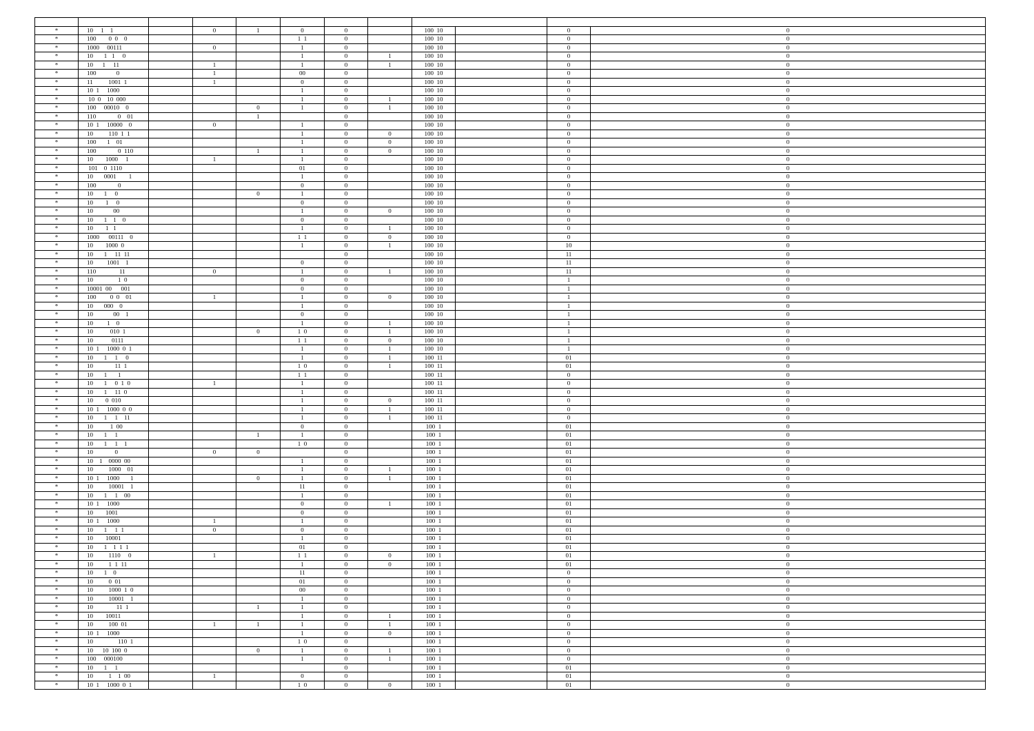| * | 10 1 1 | | 0 | 1 | 0 | 0 | | 100 10 | | 0 | 0 |
| * | 100 0 0 0 | | | | 1 1 | 0 | | 100 10 | | 0 | 0 |
| * | 1000 00111 | | 0 | | 1 | 0 | | 100 10 | | 0 | 0 |
| * | 10 1 1 0 | | | | 1 | 0 | 1 | 100 10 | | 0 | 0 |
| * | 10 1 11 | | 1 | | 1 | 0 | 1 | 100 10 | | 0 | 0 |
| * | 100 0 | | 1 | | 00 | 0 | | 100 10 | | 0 | 0 |
| * | 11 1001 1 | | 1 | | 0 | 0 | | 100 10 | | 0 | 0 |
| * | 10 1 1000 | | | | 1 | 0 | | 100 10 | | 0 | 0 |
| * | 10 0 10 000 | | | | 1 | 0 | 1 | 100 10 | | 0 | 0 |
| * | 100 00010 0 | | | 0 | 1 | 0 | 1 | 100 10 | | 0 | 0 |
| * | 110 0 01 | | | 1 | | 0 | | 100 10 | | 0 | 0 |
| * | 10 1 10000 0 | | 0 | | 1 | 0 | | 100 10 | | 0 | 0 |
| * | 10 110 1 1 | | | | 1 | 0 | 0 | 100 10 | | 0 | 0 |
| * | 100 1 01 | | | | 1 | 0 | 0 | 100 10 | | 0 | 0 |
| * | 100 0 110 | | | 1 | 1 | 0 | 0 | 100 10 | | 0 | 0 |
| * | 10 1000 1 | | 1 | | 1 | 0 | | 100 10 | | 0 | 0 |
| * | 101 0 1110 | | | | 01 | 0 | | 100 10 | | 0 | 0 |
| * | 10 0001 1 | | | | 1 | 0 | | 100 10 | | 0 | 0 |
| * | 100 0 | | | | 0 | 0 | | 100 10 | | 0 | 0 |
| * | 10 1 0 | | | 0 | 1 | 0 | | 100 10 | | 0 | 0 |
| * | 10 1 0 | | | | 0 | 0 | | 100 10 | | 0 | 0 |
| * | 10 00 | | | | 1 | 0 | 0 | 100 10 | | 0 | 0 |
| * | 10 1 1 0 | | | | 0 | 0 | | 100 10 | | 0 | 0 |
| * | 10 1 1 | | | | 1 | 0 | 1 | 100 10 | | 0 | 0 |
| * | 1000 00111 0 | | | | 1 1 | 0 | 0 | 100 10 | | 0 | 0 |
| * | 10 1000 0 | | | | 1 | 0 | 1 | 100 10 | | 10 | 0 |
| * | 10 1 11 11 | | | | | 0 | | 100 10 | | 11 | 0 |
| * | 10 1001 1 | | | | 0 | 0 | | 100 10 | | 11 | 0 |
| * | 110 11 | | 0 | | 1 | 0 | 1 | 100 10 | | 11 | 0 |
| * | 10 1 0 | | | | 0 | 0 | | 100 10 | | 1 | 0 |
| * | 10001 00 001 | | | | 0 | 0 | | 100 10 | | 1 | 0 |
| * | 100 0 0 01 | | 1 | | 1 | 0 | 0 | 100 10 | | 1 | 0 |
| * | 10 000 0 | | | | 1 | 0 | | 100 10 | | 1 | 0 |
| * | 10 00 1 | | | | 0 | 0 | | 100 10 | | 1 | 0 |
| * | 10 1 0 | | | | 1 | 0 | 1 | 100 10 | | 1 | 0 |
| * | 10 010 1 | | | 0 | 1 0 | 0 | 1 | 100 10 | | 1 | 0 |
| * | 10 0111 | | | | 1 1 | 0 | 0 | 100 10 | | 1 | 0 |
| * | 10 1 1000 0 1 | | | | 1 | 0 | 1 | 100 10 | | 1 | 0 |
| * | 10 1 1 0 | | | | 1 | 0 | 1 | 100 11 | | 01 | 0 |
| * | 10 11 1 | | | | 1 0 | 0 | 1 | 100 11 | | 01 | 0 |
| * | 10 1 1 | | | | 1 1 | 0 | | 100 11 | | 0 | 0 |
| * | 10 1 0 1 0 | | 1 | | 1 | 0 | | 100 11 | | 0 | 0 |
| * | 10 1 11 0 | | | | 1 | 0 | | 100 11 | | 0 | 0 |
| * | 10 0 010 | | | | 1 | 0 | 0 | 100 11 | | 0 | 0 |
| * | 10 1 1000 0 0 | | | | 1 | 0 | 1 | 100 11 | | 0 | 0 |
| * | 10 1 1 11 | | | | 1 | 0 | 1 | 100 11 | | 0 | 0 |
| * | 10 1 00 | | | | 0 | 0 | | 100 1 | | 01 | 0 |
| * | 10 1 1 | | | 1 | 1 | 0 | | 100 1 | | 01 | 0 |
| * | 10 1 1 1 | | | | 1 0 | 0 | | 100 1 | | 01 | 0 |
| * | 10 0 | | 0 | 0 | | 0 | | 100 1 | | 01 | 0 |
| * | 10 1 0000 00 | | | | 1 | 0 | | 100 1 | | 01 | 0 |
| * | 10 1000 01 | | | | 1 | 0 | 1 | 100 1 | | 01 | 0 |
| * | 10 1 1000 1 | | | 0 | 1 | 0 | 1 | 100 1 | | 01 | 0 |
| * | 10 10001 1 | | | | 11 | 0 | | 100 1 | | 01 | 0 |
| * | 10 1 1 00 | | | | 1 | 0 | | 100 1 | | 01 | 0 |
| * | 10 1 1000 | | | | 0 | 0 | 1 | 100 1 | | 01 | 0 |
| * | 10 1001 | | | | 0 | 0 | | 100 1 | | 01 | 0 |
| * | 10 1 1000 | | 1 | | 1 | 0 | | 100 1 | | 01 | 0 |
| * | 10 1 1 1 | | 0 | | 0 | 0 | | 100 1 | | 01 | 0 |
| * | 10 10001 | | | | 1 | 0 | | 100 1 | | 01 | 0 |
| * | 10 1 1 1 1 | | | | 01 | 0 | | 100 1 | | 01 | 0 |
| * | 10 1110 0 | | 1 | | 1 1 | 0 | 0 | 100 1 | | 01 | 0 |
| * | 10 1 1 11 | | | | 1 | 0 | 0 | 100 1 | | 01 | 0 |
| * | 10 1 0 | | | | 11 | 0 | | 100 1 | | 0 | 0 |
| * | 10 0 01 | | | | 01 | 0 | | 100 1 | | 0 | 0 |
| * | 10 1000 1 0 | | | | 00 | 0 | | 100 1 | | 0 | 0 |
| * | 10 10001 1 | | | | 1 | 0 | | 100 1 | | 0 | 0 |
| * | 10 11 1 | | | 1 | 1 | 0 | | 100 1 | | 0 | 0 |
| * | 10 10011 | | | | 1 | 0 | 1 | 100 1 | | 0 | 0 |
| * | 10 100 01 | | 1 | 1 | 1 | 0 | 1 | 100 1 | | 0 | 0 |
| * | 10 1 1000 | | | | 1 | 0 | 0 | 100 1 | | 0 | 0 |
| * | 10 110 1 | | | | 1 0 | 0 | | 100 1 | | 0 | 0 |
| * | 10 10 100 0 | | | 0 | 1 | 0 | 1 | 100 1 | | 0 | 0 |
| * | 100 000100 | | | | 1 | 0 | 1 | 100 1 | | 0 | 0 |
| * | 10 1 1 | | | | | 0 | | 100 1 | | 01 | 0 |
| * | 10 1 1 00 | | 1 | | 0 | 0 | | 100 1 | | 01 | 0 |
| * | 10 1 1000 0 1 | | | | 1 0 | 0 | 0 | 100 1 | | 01 | 0 |